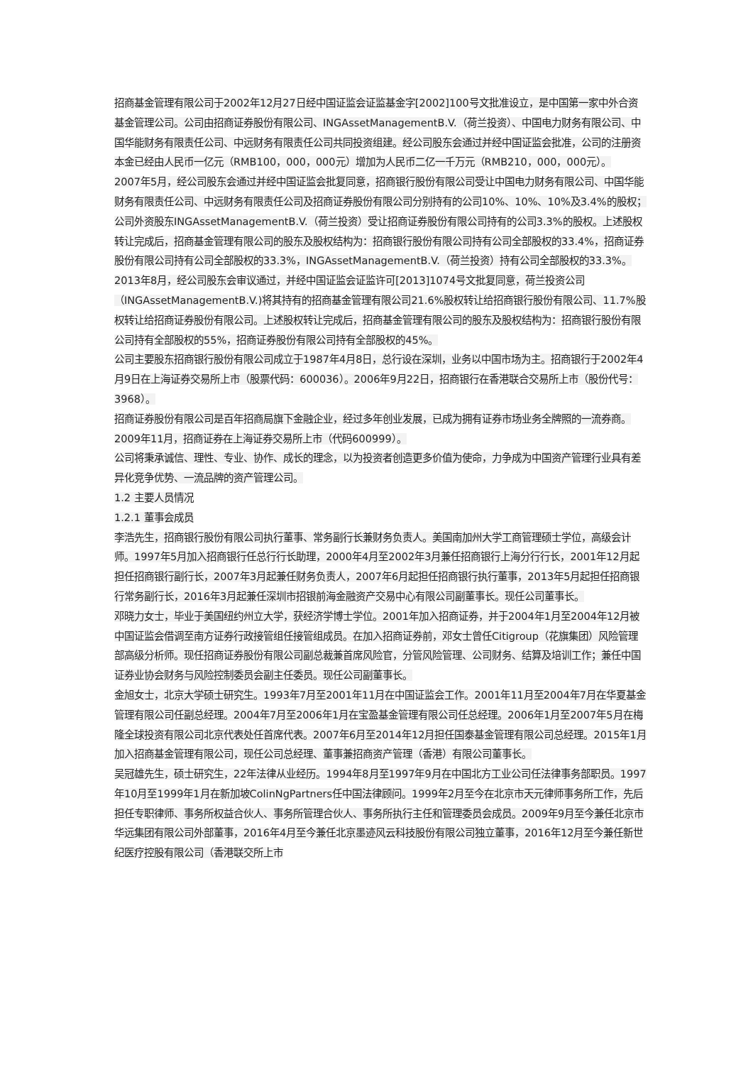招商基金管理有限公司于2002年12月27日经中国证监会证监基金字[2002]100号文批准设立，是中国第一家中外合资基金管理公司。公司由招商证券股份有限公司、INGAssetManagementB.V.（荷兰投资）、中国电力财务有限公司、中国华能财务有限责任公司、中远财务有限责任公司共同投资组建。经公司股东会通过并经中国证监会批准，公司的注册资本金已经由人民币一亿元（RMB100，000，000元）增加为人民币二亿一千万元（RMB210，000，000元）。
2007年5月，经公司股东会通过并经中国证监会批复同意，招商银行股份有限公司受让中国电力财务有限公司、中国华能财务有限责任公司、中远财务有限责任公司及招商证券股份有限公司分别持有的公司10%、10%、10%及3.4%的股权；公司外资股东INGAssetManagementB.V.（荷兰投资）受让招商证券股份有限公司持有的公司3.3%的股权。上述股权转让完成后，招商基金管理有限公司的股东及股权结构为：招商银行股份有限公司持有公司全部股权的33.4%，招商证券股份有限公司持有公司全部股权的33.3%，INGAssetManagementB.V.（荷兰投资）持有公司全部股权的33.3%。
2013年8月，经公司股东会审议通过，并经中国证监会证监许可[2013]1074号文批复同意，荷兰投资公司（INGAssetManagementB.V.)将其持有的招商基金管理有限公司21.6%股权转让给招商银行股份有限公司、11.7%股权转让给招商证券股份有限公司。上述股权转让完成后，招商基金管理有限公司的股东及股权结构为：招商银行股份有限公司持有全部股权的55%，招商证券股份有限公司持有全部股权的45%。
公司主要股东招商银行股份有限公司成立于1987年4月8日，总行设在深圳，业务以中国市场为主。招商银行于2002年4月9日在上海证券交易所上市（股票代码：600036）。2006年9月22日，招商银行在香港联合交易所上市（股份代号：3968）。
招商证券股份有限公司是百年招商局旗下金融企业，经过多年创业发展，已成为拥有证券市场业务全牌照的一流券商。2009年11月，招商证券在上海证券交易所上市（代码600999）。
公司将秉承诚信、理性、专业、协作、成长的理念，以为投资者创造更多价值为使命，力争成为中国资产管理行业具有差异化竞争优势、一流品牌的资产管理公司。
1.2 主要人员情况
1.2.1 董事会成员
李浩先生，招商银行股份有限公司执行董事、常务副行长兼财务负责人。美国南加州大学工商管理硕士学位，高级会计师。1997年5月加入招商银行任总行行长助理，2000年4月至2002年3月兼任招商银行上海分行行长，2001年12月起担任招商银行副行长，2007年3月起兼任财务负责人，2007年6月起担任招商银行执行董事，2013年5月起担任招商银行常务副行长，2016年3月起兼任深圳市招银前海金融资产交易中心有限公司副董事长。现任公司董事长。
邓晓力女士，毕业于美国纽约州立大学，获经济学博士学位。2001年加入招商证券，并于2004年1月至2004年12月被中国证监会借调至南方证券行政接管组任接管组成员。在加入招商证券前，邓女士曾任Citigroup（花旗集团）风险管理部高级分析师。现任招商证券股份有限公司副总裁兼首席风险官，分管风险管理、公司财务、结算及培训工作；兼任中国证券业协会财务与风险控制委员会副主任委员。现任公司副董事长。
金旭女士，北京大学硕士研究生。1993年7月至2001年11月在中国证监会工作。2001年11月至2004年7月在华夏基金管理有限公司任副总经理。2004年7月至2006年1月在宝盈基金管理有限公司任总经理。2006年1月至2007年5月在梅隆全球投资有限公司北京代表处任首席代表。2007年6月至2014年12月担任国泰基金管理有限公司总经理。2015年1月加入招商基金管理有限公司，现任公司总经理、董事兼招商资产管理（香港）有限公司董事长。
吴冠雄先生，硕士研究生，22年法律从业经历。1994年8月至1997年9月在中国北方工业公司任法律事务部职员。1997年10月至1999年1月在新加坡ColinNgPartners任中国法律顾问。1999年2月至今在北京市天元律师事务所工作，先后担任专职律师、事务所权益合伙人、事务所管理合伙人、事务所执行主任和管理委员会成员。2009年9月至今兼任北京市华远集团有限公司外部董事，2016年4月至今兼任北京墨迹风云科技股份有限公司独立董事，2016年12月至今兼任新世纪医疗控股有限公司（香港联交所上市